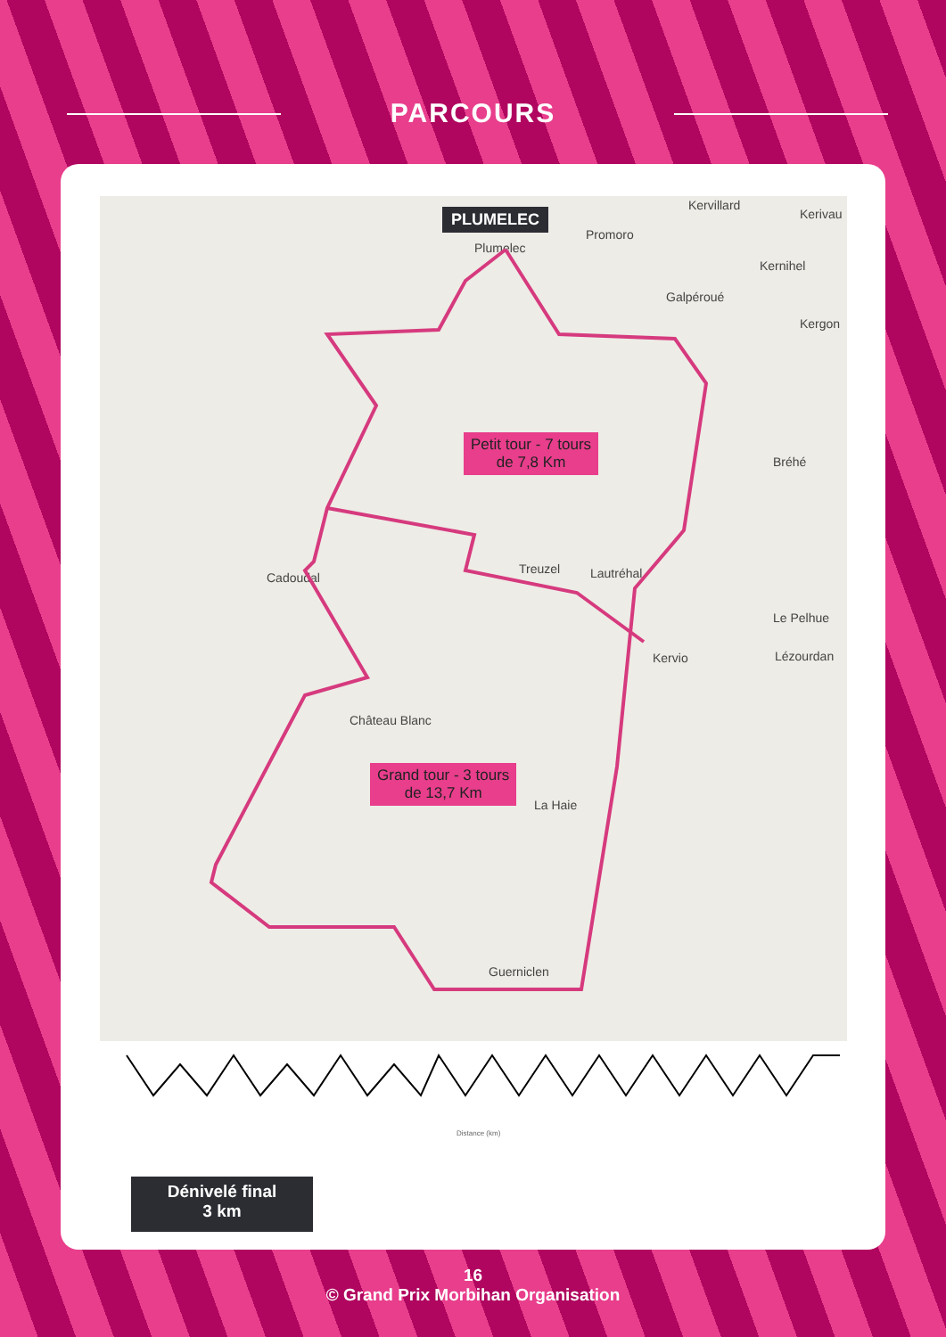PARCOURS
PLUMELEC
Kervillard
Kerivau
Plumelec
Promoro
Kernihel
Galpéroué
Kergon
Bréhé
Treuzel Lautréhal Cadoudal
Le Pelhue
Kervio Lézourdan
Château Blanc
La Haie
Guerniclen
Petit tour - 7 tours
de 7,8 Km
Grand tour - 3 tours
de 13,7 Km
Distance (km)
Dénivelé final
3 km
16
© Grand Prix Morbihan Organisation